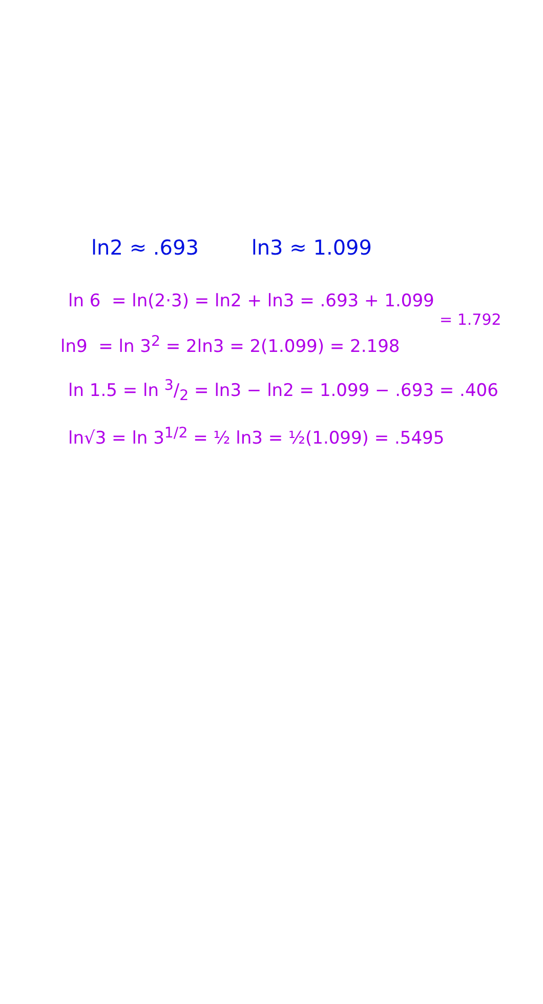ln2 ≈ .693 ln3 ≈ 1.099
ln 6 = ln(2·3) = ln2 + ln3 = .693 + 1.099
= 1.792
ln9 = ln 3<sup>2</sup> = 2ln3 = 2(1.099) = 2.198
ln 1.5 = ln 3/2 = ln3 − ln2 = 1.099 − .693 = .406
ln√3 = ln 3<sup>1/2</sup> = ½ ln3 = ½(1.099) = .5495